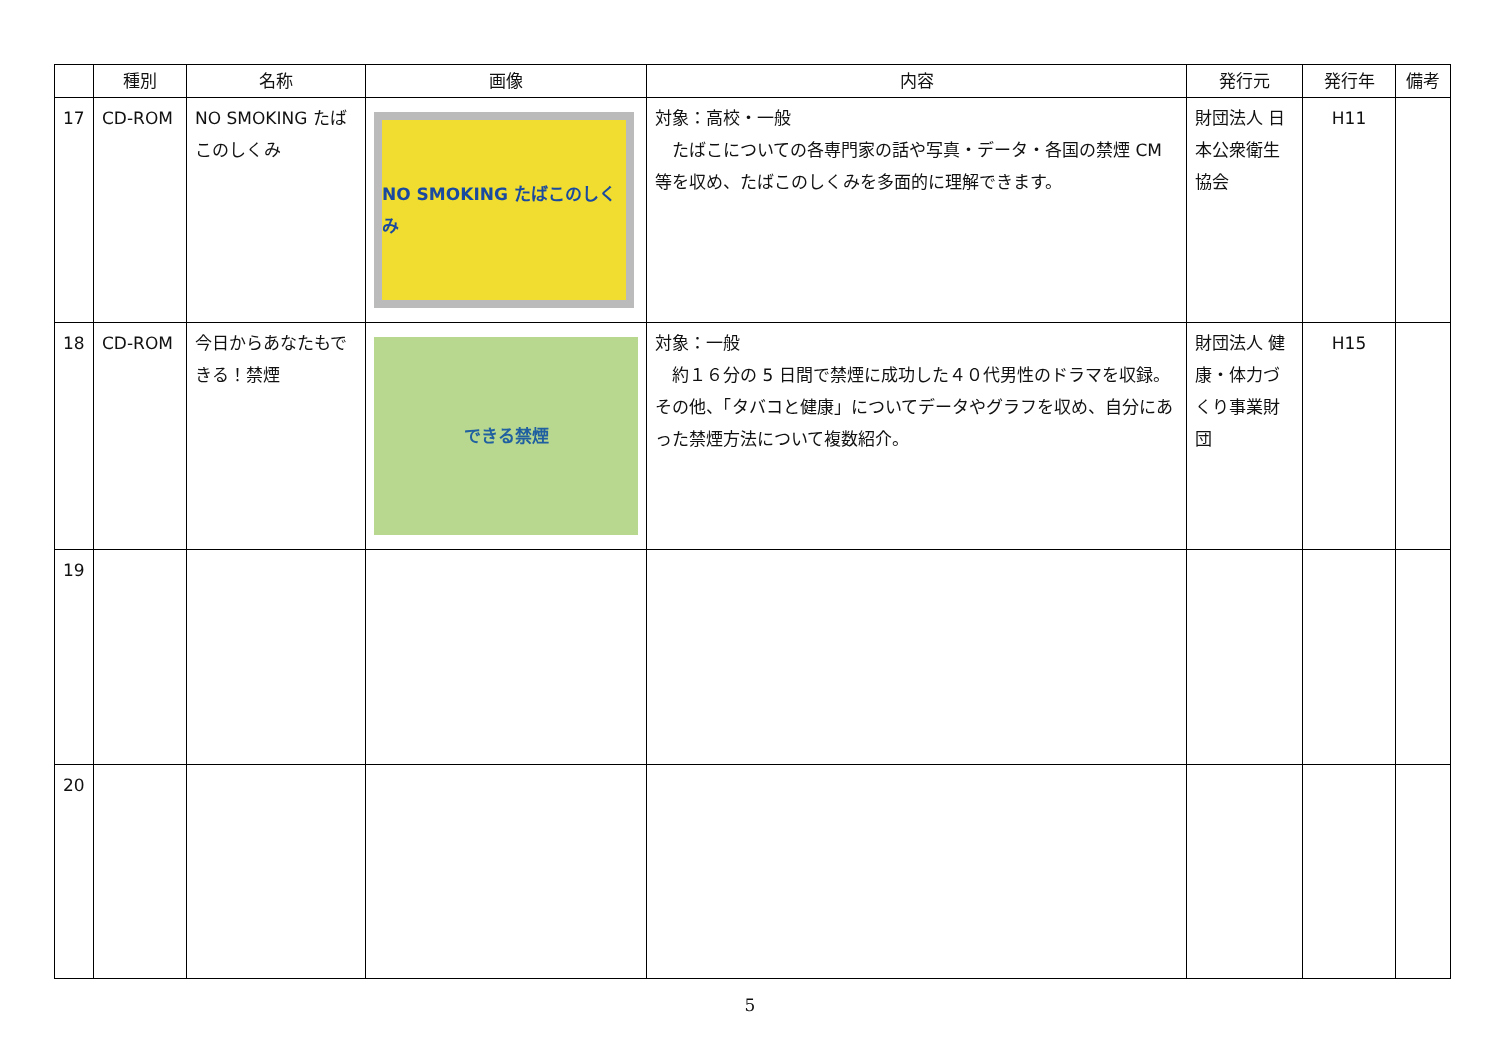| | 種別 | 名称 | 画像 | 内容 | 発行元 | 発行年 | 備考 |
| --- | --- | --- | --- | --- | --- | --- | --- |
| 17 | CD-ROM | NO SMOKING たばこのしくみ | NO SMOKING たばこのしくみ | 対象：高校・一般 たばこについての各専門家の話や写真・データ・各国の禁煙 CM 等を収め、たばこのしくみを多面的に理解できます。 | 財団法人 日本公衆衛生協会 | H11 | |
| 18 | CD-ROM | 今日からあなたもできる！禁煙 | できる禁煙 | 対象：一般 約１６分の 5 日間で禁煙に成功した４０代男性のドラマを収録。その他、「タバコと健康」についてデータやグラフを収め、自分にあった禁煙方法について複数紹介。 | 財団法人 健康・体力づくり事業財団 | H15 | |
| 19 | | | | | | | |
| 20 | | | | | | | |
5